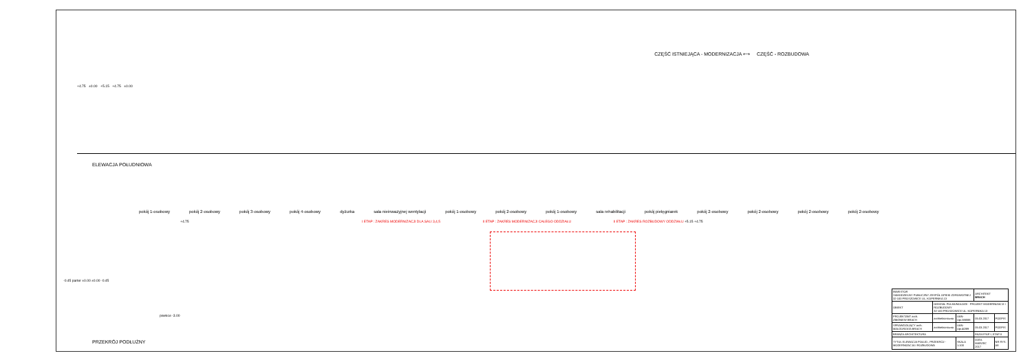CZĘŚĆ ISTNIEJĄCA - MODERNIZACJA ⟷ CZĘŚĆ - ROZBUDOWA
+4.75 ±0.00 +5.15 +4.75 ±0.00
ELEWACJA POŁUDNIOWA
pokój 1-osobowy pokój 2-osobowy pokój 3-osobowy pokój 4-osobowy dyżurka sala nieinwazyjnej wentylacji pokój 1-osobowy pokój 2-osobowy pokój 1-osobowy sala rehabilitacji pokój pielęgniarek pokój 2-osobowy pokój 2-osobowy pokój 2-osobowy pokój 2-osobowy
+4.75 I ETAP : ZAKRES MODERNIZACJI DLA SALI 3,4,5 II ETAP : ZAKRES MODERNIZACJI CAŁEGO ODDZIAŁU II ETAP : ZAKRES ROZBUDOWY ODDZIAŁU +5.15 +4.75
-0.45 parter ±0.00 ±0.00 -0.45
piwnice -3.00
PRZEKRÓJ PODŁUŻNY
| INWESTOR SAMODZIELNY PUBLICZNY ZESPÓŁ OPIEKI ZDROWOTNEJ 32-100 PROSZOWICE UL. KOPERNIKA 13 | | | ARCHITEKT BRACH | |
| OBIEKT | ODDZIAŁ PULMUNOLOGII - PROJEKT MODERNIZACJI I ROZBUDOWY 32-100 PROSZOWICE UL. KOPERNIKA 13 | | | |
| PROJEKTANT arch. ZBIGNIEW BRACH | architektoniczna | UAN- Upr.388/88 | 05.03.2017 | PODPIS |
| SPRAWDZAJĄCY arch. MAŁGORZATA BRACH | architektoniczna | UAN- Upr.40/89 | 05.03.2017 | PODPIS |
| BRANŻA ARCHITEKTURA | | | FAZA ETAP I, ETAP II | |
| TYTUŁ ELEWACJA POŁUD., PRZEKRÓJ -MODERNIZACJA I ROZBUDOWA | | SKALA 1:100 | DATA MARZEC 2017 | NR RYS. A8 |